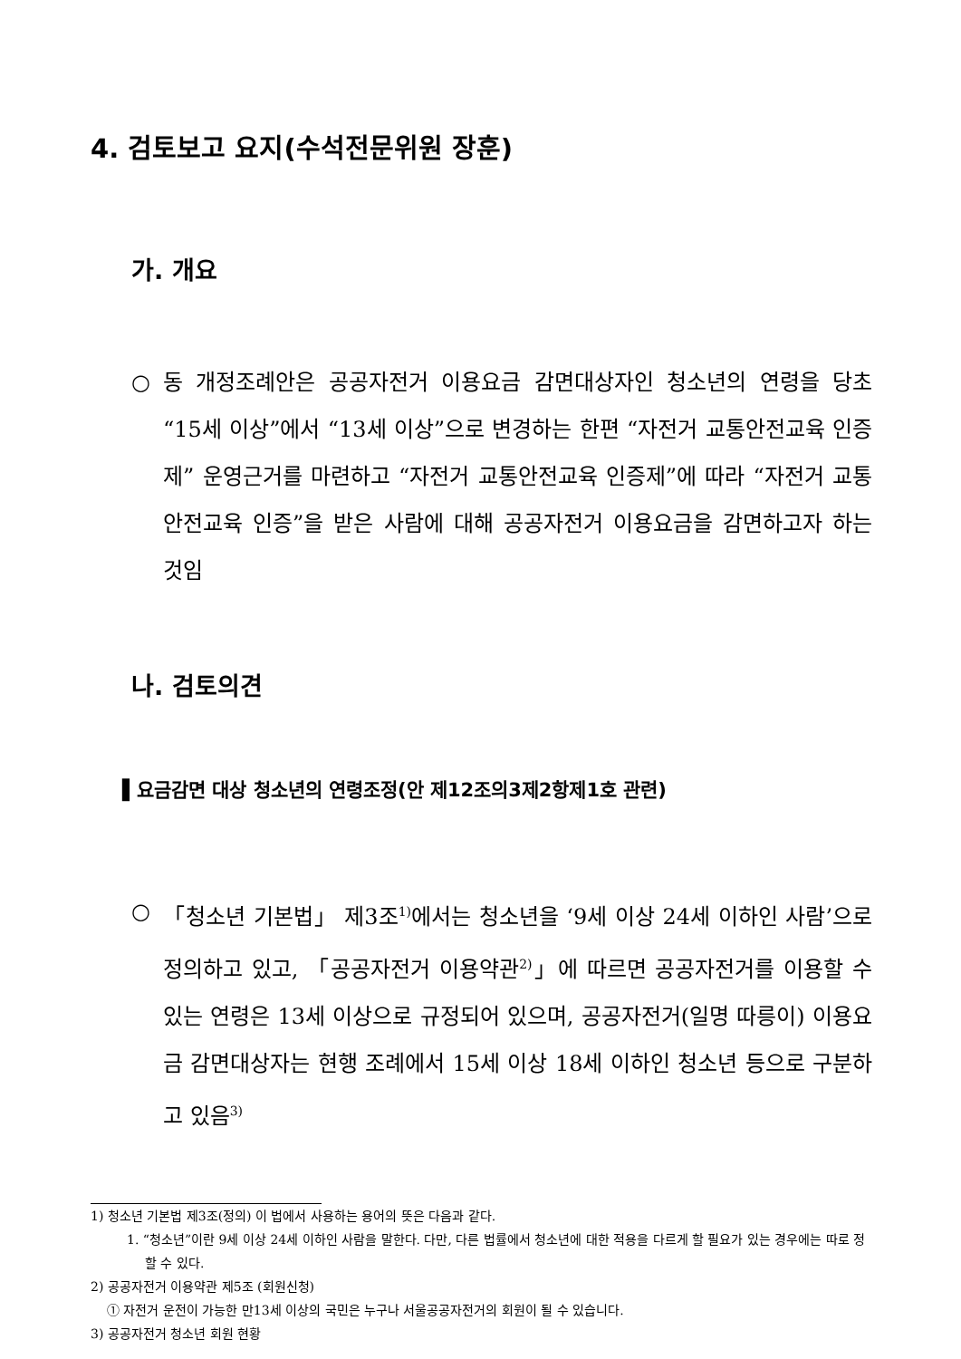4. 검토보고 요지(수석전문위원 장훈)
가. 개요
○ 동 개정조례안은 공공자전거 이용요금 감면대상자인 청소년의 연령을 당초 “15세 이상”에서 “13세 이상”으로 변경하는 한편 “자전거 교통안전교육 인증제” 운영근거를 마련하고 “자전거 교통안전교육 인증제”에 따라 “자전거 교통안전교육 인증”을 받은 사람에 대해 공공자전거 이용요금을 감면하고자 하는 것임
나. 검토의견
▌요금감면 대상 청소년의 연령조정(안 제12조의3제2항제1호 관련)
○ 「청소년 기본법」 제3조<sup>1)</sup>에서는 청소년을 ‘9세 이상 24세 이하인 사람’으로 정의하고 있고, 「공공자전거 이용약관<sup>2)</sup>」에 따르면 공공자전거를 이용할 수 있는 연령은 13세 이상으로 규정되어 있으며, 공공자전거(일명 따릉이) 이용요금 감면대상자는 현행 조례에서 15세 이상 18세 이하인 청소년 등으로 구분하고 있음<sup>3)</sup>
1) 청소년 기본법 제3조(정의) 이 법에서 사용하는 용어의 뜻은 다음과 같다.
1. “청소년”이란 9세 이상 24세 이하인 사람을 말한다. 다만, 다른 법률에서 청소년에 대한 적용을 다르게 할 필요가 있는 경우에는 따로 정할 수 있다.
2) 공공자전거 이용약관 제5조 (회원신청)
① 자전거 운전이 가능한 만13세 이상의 국민은 누구나 서울공공자전거의 회원이 될 수 있습니다.
3) 공공자전거 청소년 회원 현황